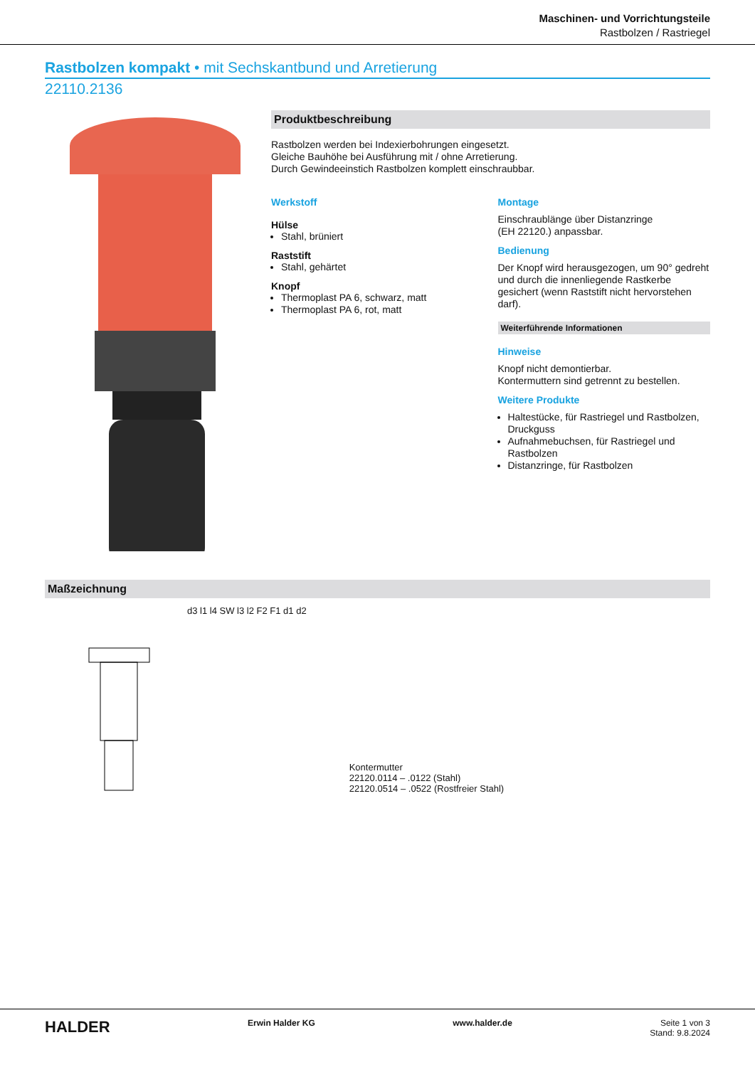Maschinen- und Vorrichtungsteile
Rastbolzen / Rastriegel
Rastbolzen kompakt • mit Sechskantbund und Arretierung
22110.2136
Produktbeschreibung
Rastbolzen werden bei Indexierbohrungen eingesetzt.
Gleiche Bauhöhe bei Ausführung mit / ohne Arretierung.
Durch Gewindeeinstich Rastbolzen komplett einschraubbar.
Werkstoff
Hülse
Stahl, brüniert
Raststift
Stahl, gehärtet
Knopf
Thermoplast PA 6, schwarz, matt
Thermoplast PA 6, rot, matt
Montage
Einschraublänge über Distanzringe
(EH 22120.) anpassbar.
Bedienung
Der Knopf wird herausgezogen, um 90° gedreht und durch die innenliegende Rastkerbe gesichert (wenn Raststift nicht hervorstehen darf).
Weiterführende Informationen
Hinweise
Knopf nicht demontierbar.
Kontermuttern sind getrennt zu bestellen.
Weitere Produkte
Haltestücke, für Rastriegel und Rastbolzen, Druckguss
Aufnahmebuchsen, für Rastriegel und Rastbolzen
Distanzringe, für Rastbolzen
Maßzeichnung
d3 l1 l4 SW l3 l2 F2 F1 d1 d2
Kontermutter
22120.0114 – .0122 (Stahl)
22120.0514 – .0522 (Rostfreier Stahl)
HALDER Erwin Halder KG www.halder.de Seite 1 von 3
Stand: 9.8.2024